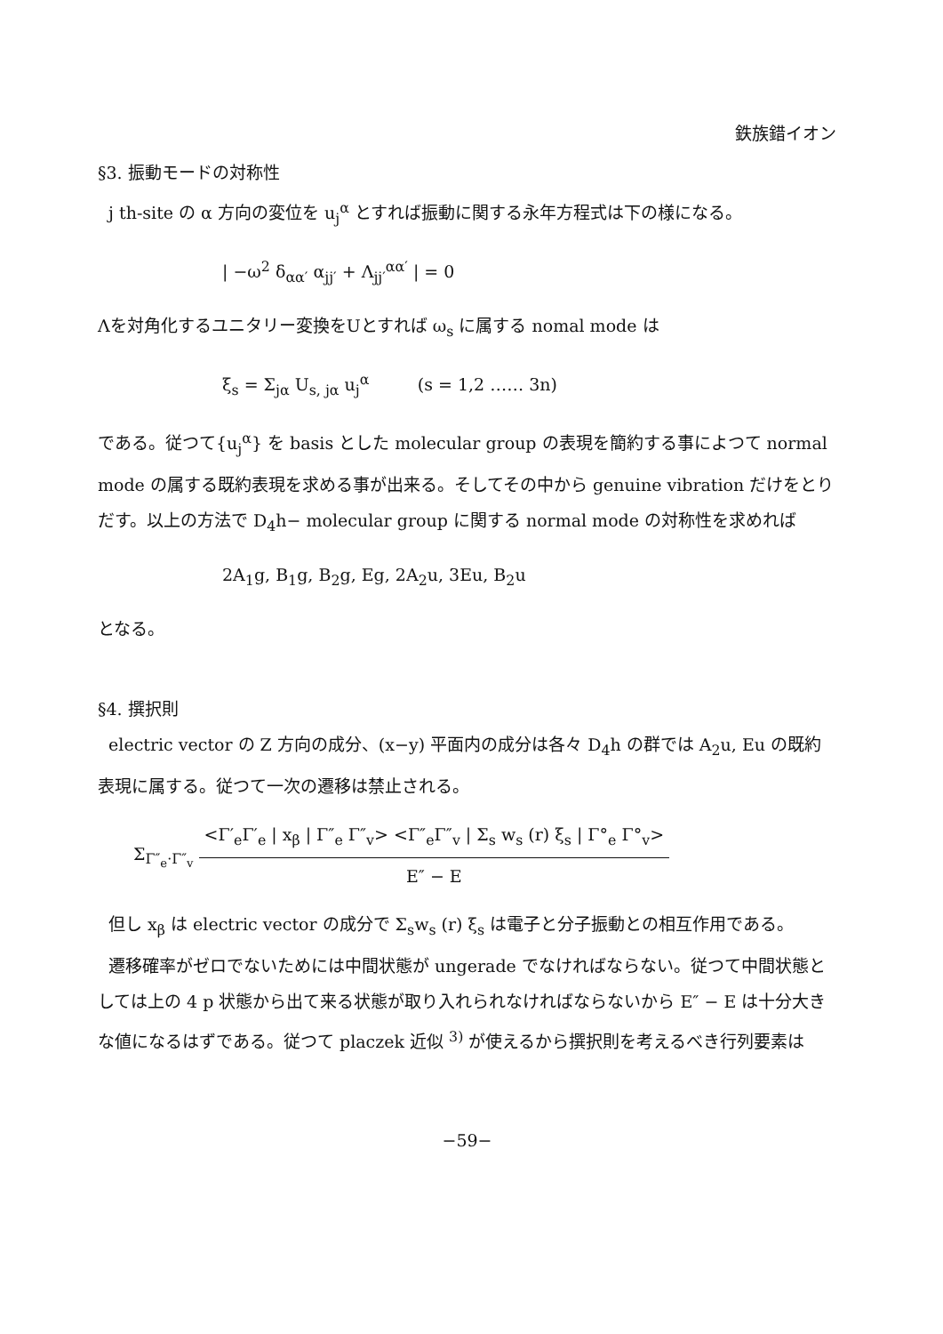鉄族錯イオン
§3. 振動モードの対称性
j th-site の α 方向の変位を u<sub>j</sub><sup>α</sup> とすれば振動に関する永年方程式は下の様になる。
| −ω<sup>2</sup> δ<sub>αα′</sub> α<sub>jj′</sub> + Λ<sub>jj′</sub><sup>αα′</sup> | = 0
Λを対角化するユニタリー変換をUとすれば ω<sub>s</sub> に属する nomal mode は
ξ<sub>s</sub> = Σ<sub>jα</sub> U<sub>s, jα</sub> u<sub>j</sub><sup>α</sup> (s = 1,2 …… 3n)
である。従つて{u<sub>j</sub><sup>α</sup>} を basis とした molecular group の表現を簡約する事によつて normal mode の属する既約表現を求める事が出来る。そしてその中から genuine vibration だけをとりだす。以上の方法で D<sub>4</sub>h− molecular group に関する normal mode の対称性を求めれば
2A<sub>1</sub>g, B<sub>1</sub>g, B<sub>2</sub>g, Eg, 2A<sub>2</sub>u, 3Eu, B<sub>2</sub>u
となる。
§4. 撰択則
electric vector の Z 方向の成分、(x−y) 平面内の成分は各々 D<sub>4</sub>h の群では A<sub>2</sub>u, Eu の既約表現に属する。従つて一次の遷移は禁止される。
Σ<sub>Γ″<sub>e</sub>·Γ″<sub>v</sub></sub> <Γ′<sub>e</sub>Γ′<sub>e</sub> | x<sub>β</sub> | Γ″<sub>e</sub> Γ″<sub>v</sub>> <Γ″<sub>e</sub>Γ″<sub>v</sub> | Σ<sub>s</sub> w<sub>s</sub> (r) ξ<sub>s</sub> | Γ°<sub>e</sub> Γ°<sub>v</sub>> E″ − E
但し x<sub>β</sub> は electric vector の成分で Σ<sub>s</sub>w<sub>s</sub> (r) ξ<sub>s</sub> は電子と分子振動との相互作用である。
遷移確率がゼロでないためには中間状態が ungerade でなければならない。従つて中間状態としては上の 4 p 状態から出て来る状態が取り入れられなければならないから E″ − E は十分大きな値になるはずである。従つて placzek 近似 <sup>3)</sup> が使えるから撰択則を考えるべき行列要素は
−59−